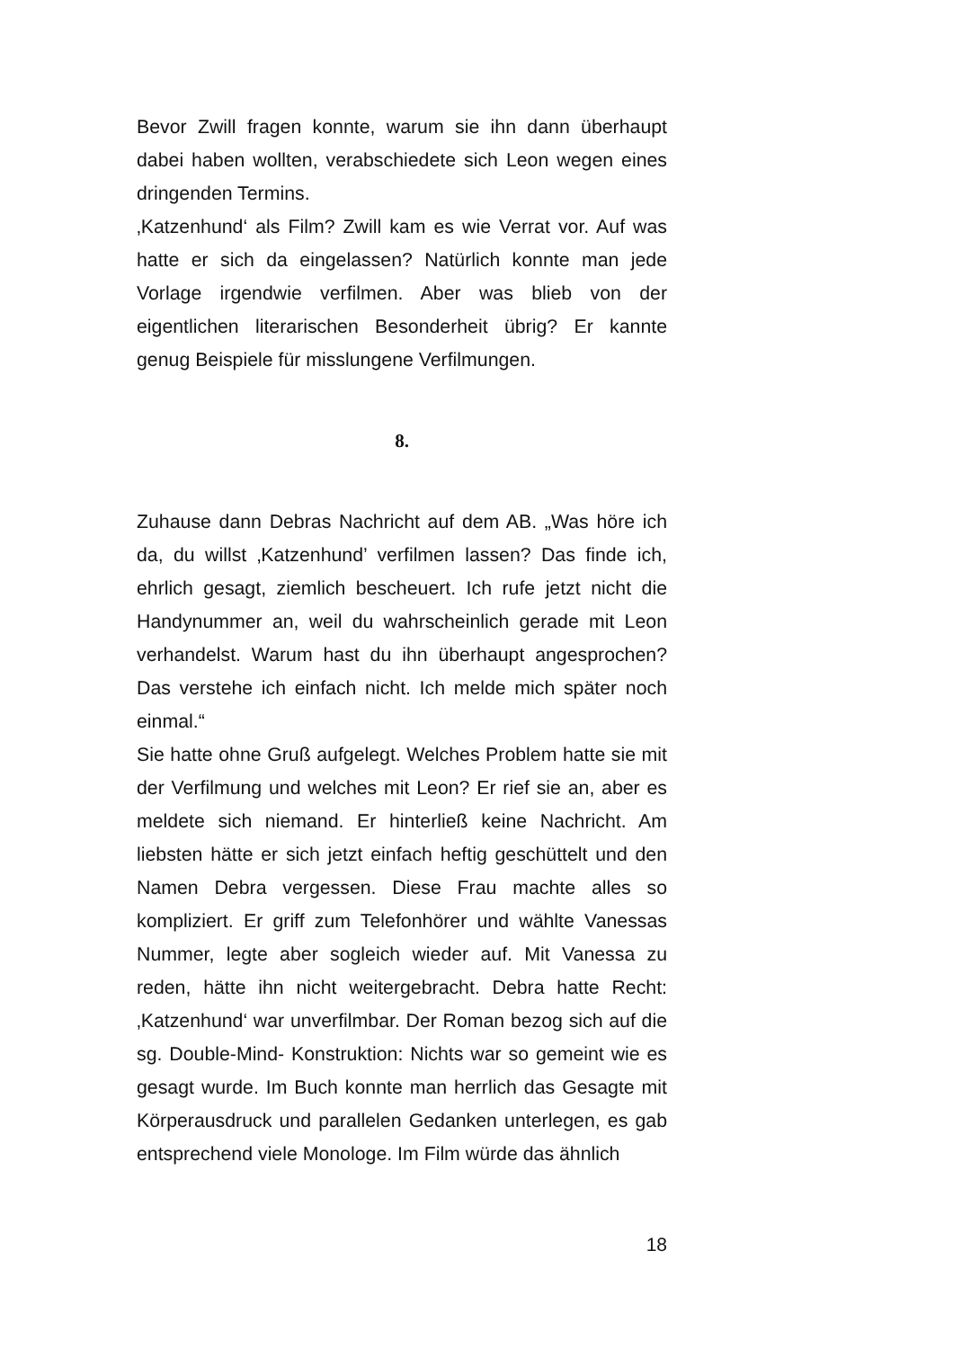Bevor Zwill fragen konnte, warum sie ihn dann überhaupt dabei haben wollten, verabschiedete sich Leon wegen eines dringenden Termins.
‚Katzenhund‘ als Film? Zwill kam es wie Verrat vor. Auf was hatte er sich da eingelassen? Natürlich konnte man jede Vorlage irgendwie verfilmen. Aber was blieb von der eigentlichen literarischen Besonderheit übrig? Er kannte genug Beispiele für misslungene Verfilmungen.
8.
Zuhause dann Debras Nachricht auf dem AB. „Was höre ich da, du willst ‚Katzenhund’ verfilmen lassen? Das finde ich, ehrlich gesagt, ziemlich bescheuert. Ich rufe jetzt nicht die Handynummer an, weil du wahrscheinlich gerade mit Leon verhandelst. Warum hast du ihn überhaupt angesprochen? Das verstehe ich einfach nicht. Ich melde mich später noch einmal.“
Sie hatte ohne Gruß aufgelegt. Welches Problem hatte sie mit der Verfilmung und welches mit Leon? Er rief sie an, aber es meldete sich niemand. Er hinterließ keine Nachricht. Am liebsten hätte er sich jetzt einfach heftig geschüttelt und den Namen Debra vergessen. Diese Frau machte alles so kompliziert. Er griff zum Telefonhörer und wählte Vanessas Nummer, legte aber sogleich wieder auf. Mit Vanessa zu reden, hätte ihn nicht weitergebracht. Debra hatte Recht: ‚Katzenhund‘ war unverfilmbar. Der Roman bezog sich auf die sg. Double-Mind- Konstruktion: Nichts war so gemeint wie es gesagt wurde. Im Buch konnte man herrlich das Gesagte mit Körperausdruck und parallelen Gedanken unterlegen, es gab entsprechend viele Monologe. Im Film würde das ähnlich
18